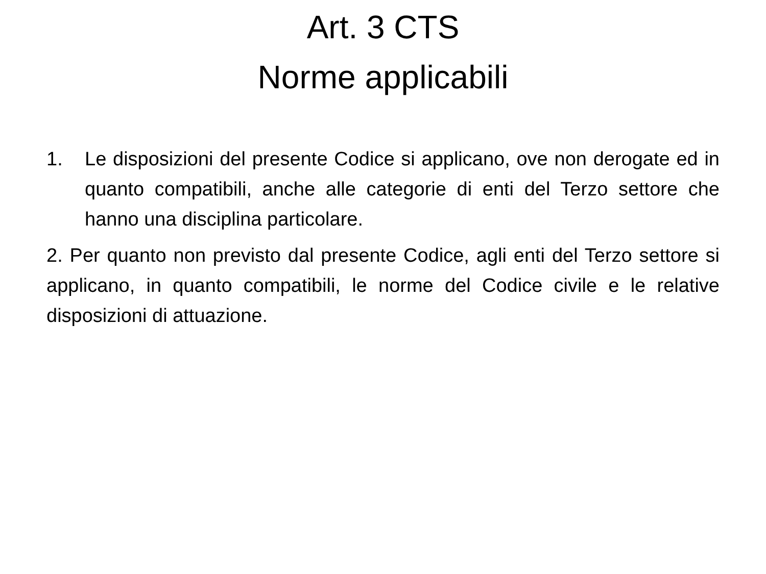Art. 3 CTS
Norme applicabili
1. Le disposizioni del presente Codice si applicano, ove non derogate ed in quanto compatibili, anche alle categorie di enti del Terzo settore che hanno una disciplina particolare.
2. Per quanto non previsto dal presente Codice, agli enti del Terzo settore si applicano, in quanto compatibili, le norme del Codice civile e le relative disposizioni di attuazione.